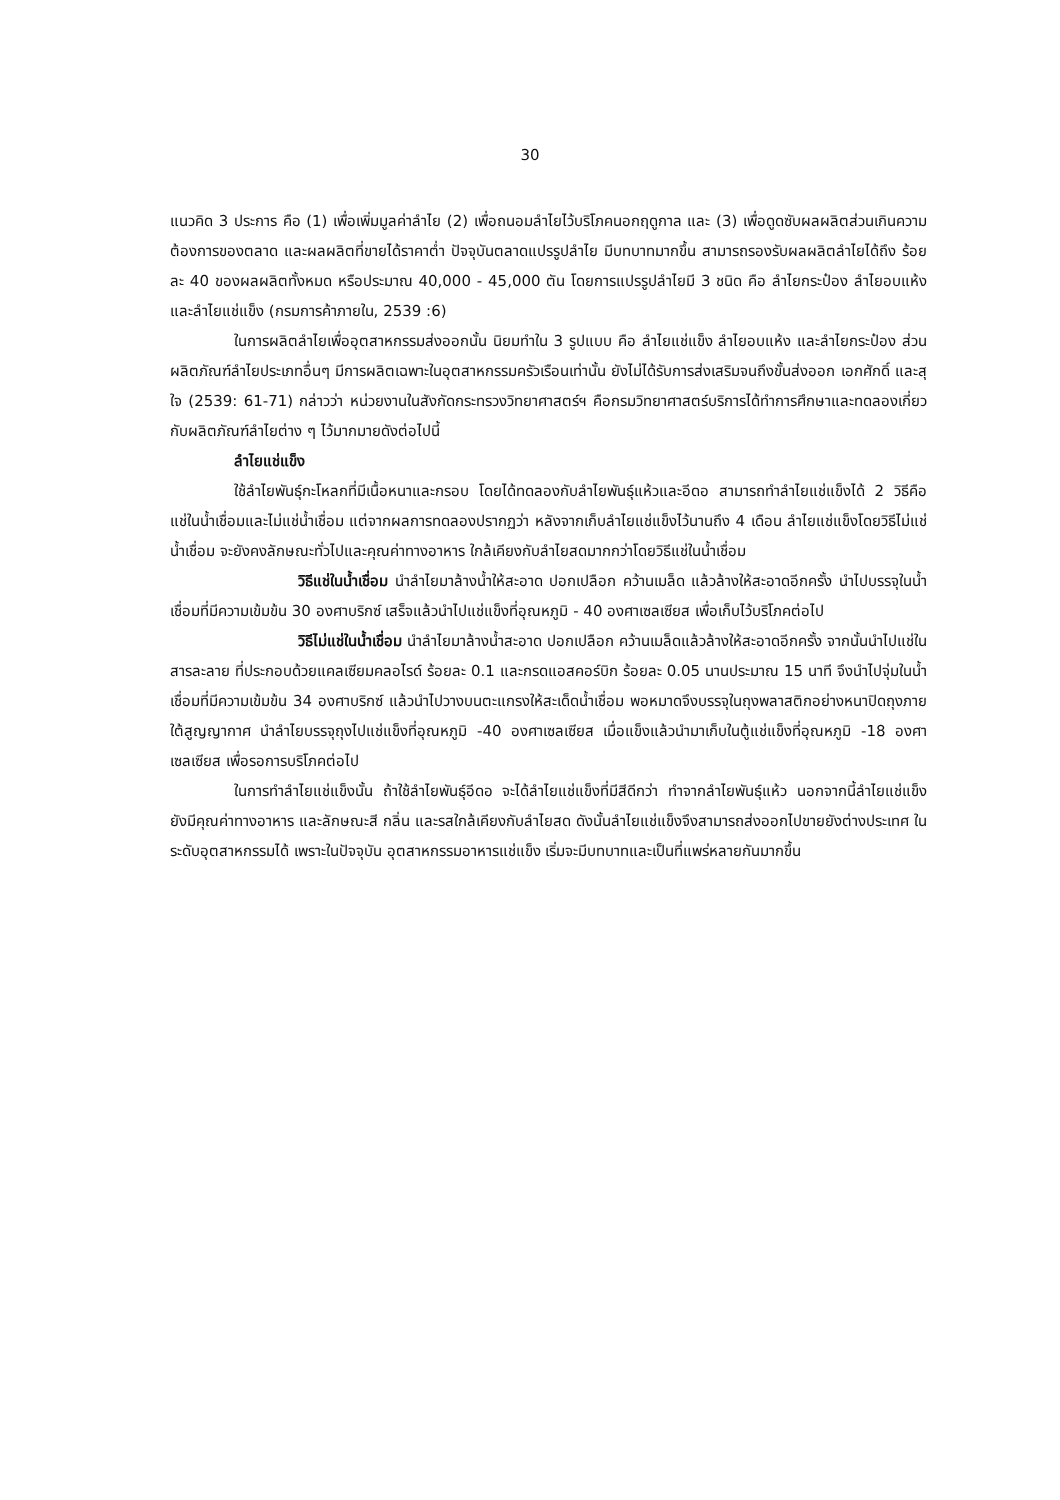30
แนวคิด 3 ประการ คือ (1) เพื่อเพิ่มมูลค่าลำไย (2) เพื่อถนอมลำไยไว้บริโภคนอกฤดูกาล และ (3) เพื่อดูดซับผลผลิตส่วนเกินความต้องการของตลาด และผลผลิตที่ขายได้ราคาต่ำ ปัจจุบันตลาดแปรรูปลำไย มีบทบาทมากขึ้น สามารถรองรับผลผลิตลำไยได้ถึง ร้อยละ 40 ของผลผลิตทั้งหมด หรือประมาณ 40,000 - 45,000 ตัน โดยการแปรรูปลำไยมี 3 ชนิด คือ ลำไยกระป๋อง ลำไยอบแห้ง และลำไยแช่แข็ง (กรมการค้าภายใน, 2539 :6)
ในการผลิตลำไยเพื่ออุตสาหกรรมส่งออกนั้น นิยมทำใน 3 รูปแบบ คือ ลำไยแช่แข็ง ลำไยอบแห้ง และลำไยกระป๋อง ส่วนผลิตภัณฑ์ลำไยประเภทอื่นๆ มีการผลิตเฉพาะในอุตสาหกรรมครัวเรือนเท่านั้น ยังไม่ได้รับการส่งเสริมจนถึงขั้นส่งออก เอกศักดิ์ และสุใจ (2539: 61-71) กล่าวว่า หน่วยงานในสังกัดกระทรวงวิทยาศาสตร์ฯ คือกรมวิทยาศาสตร์บริการได้ทำการศึกษาและทดลองเกี่ยวกับผลิตภัณฑ์ลำไยต่าง ๆ ไว้มากมายดังต่อไปนี้
ลำไยแช่แข็ง
ใช้ลำไยพันธุ์กะโหลกที่มีเนื้อหนาและกรอบ โดยได้ทดลองกับลำไยพันธุ์แห้วและอีดอ สามารถทำลำไยแช่แข็งได้ 2 วิธีคือ แช่ในน้ำเชื่อมและไม่แช่น้ำเชื่อม แต่จากผลการทดลองปรากฏว่า หลังจากเก็บลำไยแช่แข็งไว้นานถึง 4 เดือน ลำไยแช่แข็งโดยวิธีไม่แช่น้ำเชื่อม จะยังคงลักษณะทั่วไปและคุณค่าทางอาหาร ใกล้เคียงกับลำไยสดมากกว่าโดยวิธีแช่ในน้ำเชื่อม
วิธีแช่ในน้ำเชื่อม นำลำไยมาล้างน้ำให้สะอาด ปอกเปลือก คว้านเมล็ด แล้วล้างให้สะอาดอีกครั้ง นำไปบรรจุในน้ำเชื่อมที่มีความเข้มข้น 30 องศาบริกซ์ เสร็จแล้วนำไปแช่แข็งที่อุณหภูมิ - 40 องศาเซลเซียส เพื่อเก็บไว้บริโภคต่อไป
วิธีไม่แช่ในน้ำเชื่อม นำลำไยมาล้างน้ำสะอาด ปอกเปลือก คว้านเมล็ดแล้วล้างให้สะอาดอีกครั้ง จากนั้นนำไปแช่ในสารละลาย ที่ประกอบด้วยแคลเซียมคลอไรด์ ร้อยละ 0.1 และกรดแอสคอร์บิก ร้อยละ 0.05 นานประมาณ 15 นาที จึงนำไปจุ่มในน้ำเชื่อมที่มีความเข้มข้น 34 องศาบริกซ์ แล้วนำไปวางบนตะแกรงให้สะเด็ดน้ำเชื่อม พอหมาดจึงบรรจุในถุงพลาสติกอย่างหนาปิดถุงภายใต้สูญญากาศ นำลำไยบรรจุถุงไปแช่แข็งที่อุณหภูมิ -40 องศาเซลเซียส เมื่อแข็งแล้วนำมาเก็บในตู้แช่แข็งที่อุณหภูมิ -18 องศาเซลเซียส เพื่อรอการบริโภคต่อไป
ในการทำลำไยแช่แข็งนั้น ถ้าใช้ลำไยพันธุ์อีดอ จะได้ลำไยแช่แข็งที่มีสีดีกว่า ทำจากลำไยพันธุ์แห้ว นอกจากนี้ลำไยแช่แข็ง ยังมีคุณค่าทางอาหาร และลักษณะสี กลิ่น และรสใกล้เคียงกับลำไยสด ดังนั้นลำไยแช่แข็งจึงสามารถส่งออกไปขายยังต่างประเทศ ในระดับอุตสาหกรรมได้ เพราะในปัจจุบัน อุตสาหกรรมอาหารแช่แข็ง เริ่มจะมีบทบาทและเป็นที่แพร่หลายกันมากขึ้น